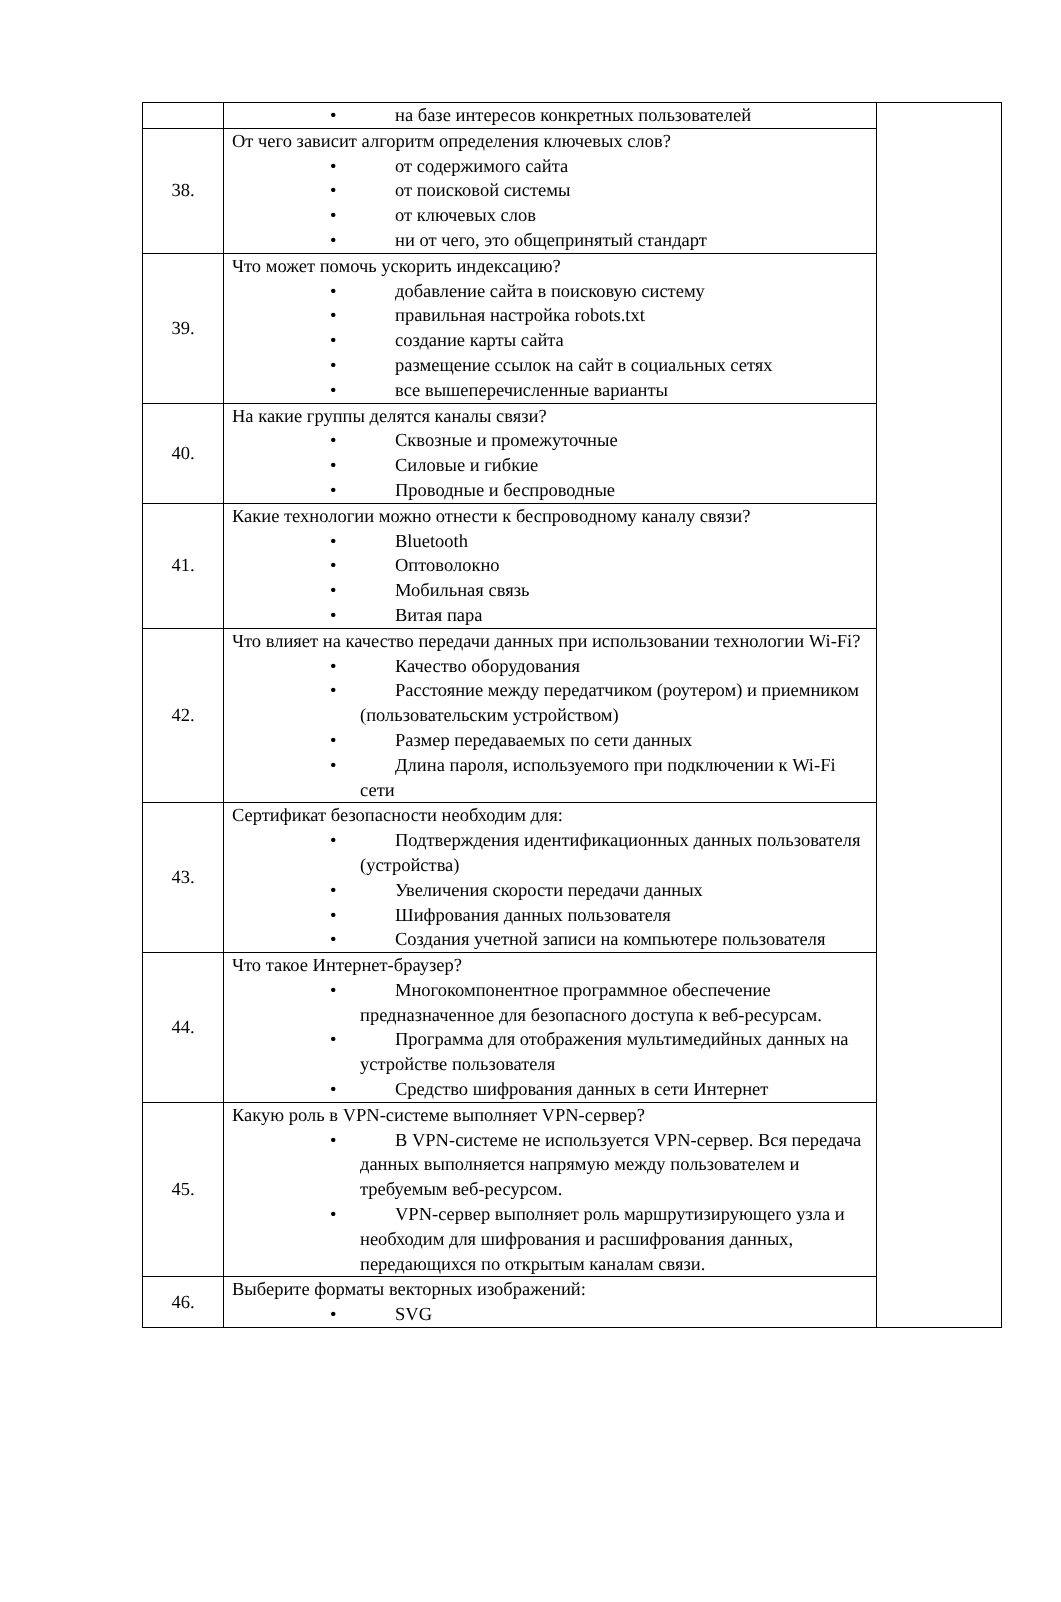| | • на базе интересов конкретных пользователей | |
| 38. | От чего зависит алгоритм определения ключевых слов? • от содержимого сайта • от поисковой системы • от ключевых слов • ни от чего, это общепринятый стандарт | |
| 39. | Что может помочь ускорить индексацию? • добавление сайта в поисковую систему • правильная настройка robots.txt • создание карты сайта • размещение ссылок на сайт в социальных сетях • все вышеперечисленные варианты | |
| 40. | На какие группы делятся каналы связи? • Сквозные и промежуточные • Силовые и гибкие • Проводные и беспроводные | |
| 41. | Какие технологии можно отнести к беспроводному каналу связи? • Bluetooth • Оптоволокно • Мобильная связь • Витая пара | |
| 42. | Что влияет на качество передачи данных при использовании технологии Wi-Fi? • Качество оборудования • Расстояние между передатчиком (роутером) и приемником (пользовательским устройством) • Размер передаваемых по сети данных • Длина пароля, используемого при подключении к Wi-Fi сети | |
| 43. | Сертификат безопасности необходим для: • Подтверждения идентификационных данных пользователя (устройства) • Увеличения скорости передачи данных • Шифрования данных пользователя • Создания учетной записи на компьютере пользователя | |
| 44. | Что такое Интернет-браузер? • Многокомпонентное программное обеспечение предназначенное для безопасного доступа к веб-ресурсам. • Программа для отображения мультимедийных данных на устройстве пользователя • Средство шифрования данных в сети Интернет | |
| 45. | Какую роль в VPN-системе выполняет VPN-сервер? • В VPN-системе не используется VPN-сервер. Вся передача данных выполняется напрямую между пользователем и требуемым веб-ресурсом. • VPN-сервер выполняет роль маршрутизирующего узла и необходим для шифрования и расшифрования данных, передающихся по открытым каналам связи. | |
| 46. | Выберите форматы векторных изображений: • SVG | |